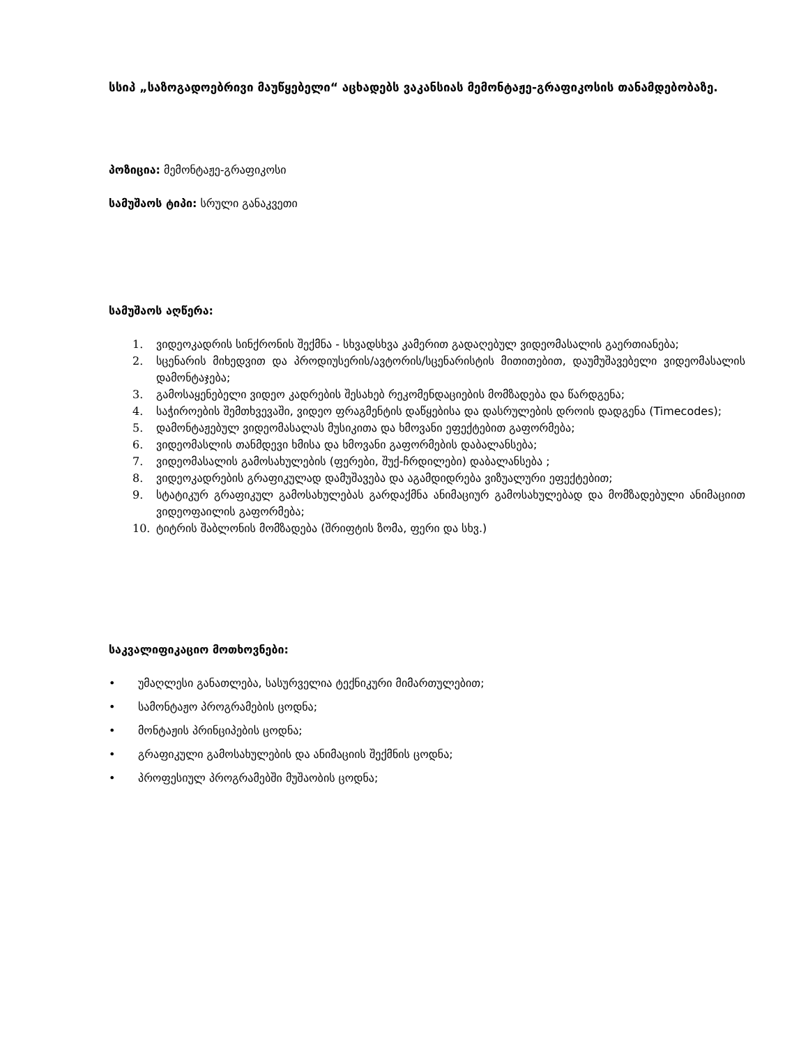სსიპ „საზოგადოებრივი მაუწყებელი“ აცხადებს ვაკანსიას მემონტაჟე-გრაფიკოსის თანამდებობაზე.
პოზიცია: მემონტაჟე-გრაფიკოსი
სამუშაოს ტიპი: სრული განაკვეთი
სამუშაოს აღწერა:
1. ვიდეოკადრის სინქრონის შექმნა - სხვადსხვა კამერით გადაღებულ ვიდეომასალის გაერთიანება;
2. სცენარის მიხედვით და პროდიუსერის/ავტორის/სცენარისტის მითითებით, დაუმუშავებელი ვიდეომასალის დამონტაჯება;
3. გამოსაყენებელი ვიდეო კადრების შესახებ რეკომენდაციების მომზადება და წარდგენა;
4. საჭიროების შემთხვევაში, ვიდეო ფრაგმენტის დაწყებისა და დასრულების დროის დადგენა (Timecodes);
5. დამონტაჟებულ ვიდეომასალას მუსიკითა და ხმოვანი ეფექტებით გაფორმება;
6. ვიდეომასლის თანმდევი ხმისა და ხმოვანი გაფორმების დაბალანსება;
7. ვიდეომასალის გამოსახულების (ფერები, შუქ-ჩრდილები) დაბალანსება ;
8. ვიდეოკადრების გრაფიკულად დამუშავება და აგამდიდრება ვიზუალური ეფექტებით;
9. სტატიკურ გრაფიკულ გამოსახულებას გარდაქმნა ანიმაციურ გამოსახულებად და მომზადებული ანიმაციით ვიდეოფაილის გაფორმება;
10. ტიტრის შაბლონის მომზადება (შრიფტის ზომა, ფერი და სხვ.)
საკვალიფიკაციო მოთხოვნები:
• უმაღლესი განათლება, სასურველია ტექნიკური მიმართულებით;
• სამონტაჟო პროგრამების ცოდნა;
• მონტაჟის პრინციპების ცოდნა;
• გრაფიკული გამოსახულების და ანიმაციის შექმნის ცოდნა;
• პროფესიულ პროგრამებში მუშაობის ცოდნა;